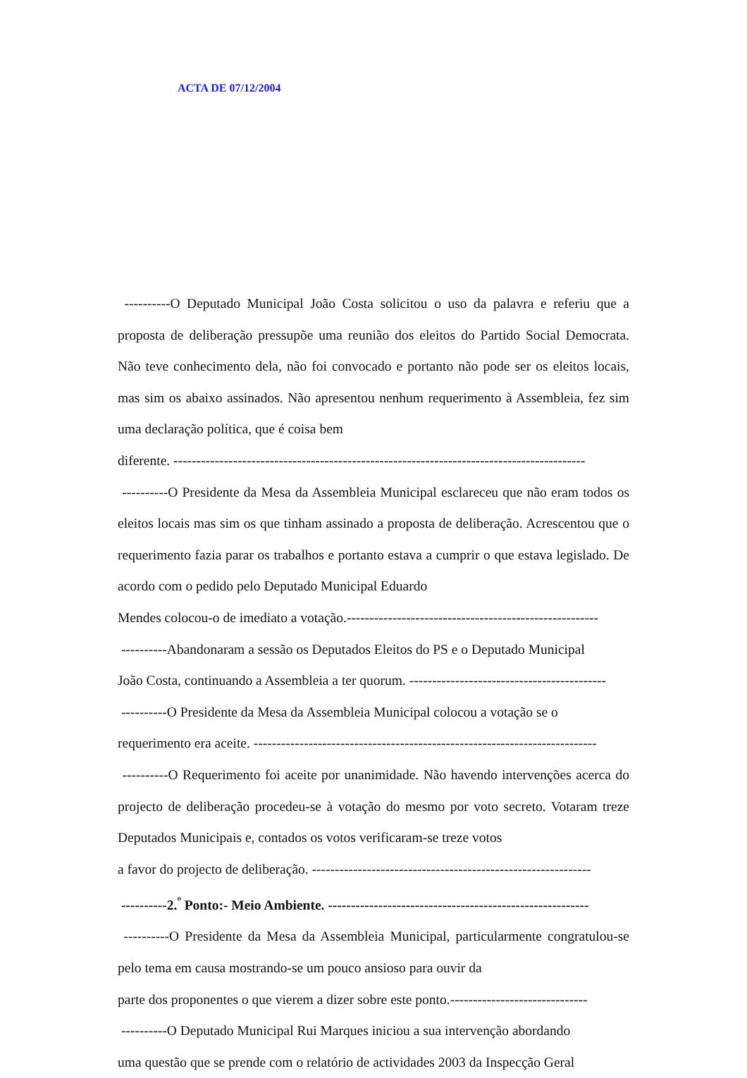ACTA DE 07/12/2004
----------O Deputado Municipal João Costa solicitou o uso da palavra e referiu que a proposta de deliberação pressupõe uma reunião dos eleitos do Partido Social Democrata. Não teve conhecimento dela, não foi convocado e portanto não pode ser os eleitos locais, mas sim os abaixo assinados. Não apresentou nenhum requerimento à Assembleia, fez sim uma declaração política, que é coisa bem
diferente. ------------------------------------------------------------------------------------------
----------O Presidente da Mesa da Assembleia Municipal esclareceu que não eram todos os eleitos locais mas sim os que tinham assinado a proposta de deliberação. Acrescentou que o requerimento fazia parar os trabalhos e portanto estava a cumprir o que estava legislado. De acordo com o pedido pelo Deputado Municipal Eduardo
Mendes colocou-o de imediato a votação.-------------------------------------------------------
----------Abandonaram a sessão os Deputados Eleitos do PS e o Deputado Municipal
João Costa, continuando a Assembleia a ter quorum. -------------------------------------------
----------O Presidente da Mesa da Assembleia Municipal colocou a votação se o
requerimento era aceite. ---------------------------------------------------------------------------
----------O Requerimento foi aceite por unanimidade. Não havendo intervenções acerca do projecto de deliberação procedeu-se à votação do mesmo por voto secreto. Votaram treze Deputados Municipais e, contados os votos verificaram-se treze votos
a favor do projecto de deliberação. -------------------------------------------------------------
----------2.<sup>º</sup> Ponto:- Meio Ambiente. ---------------------------------------------------------
----------O Presidente da Mesa da Assembleia Municipal, particularmente congratulou-se pelo tema em causa mostrando-se um pouco ansioso para ouvir da
parte dos proponentes o que vierem a dizer sobre este ponto.------------------------------
----------O Deputado Municipal Rui Marques iniciou a sua intervenção abordando
uma questão que se prende com o relatório de actividades 2003 da Inspecção Geral